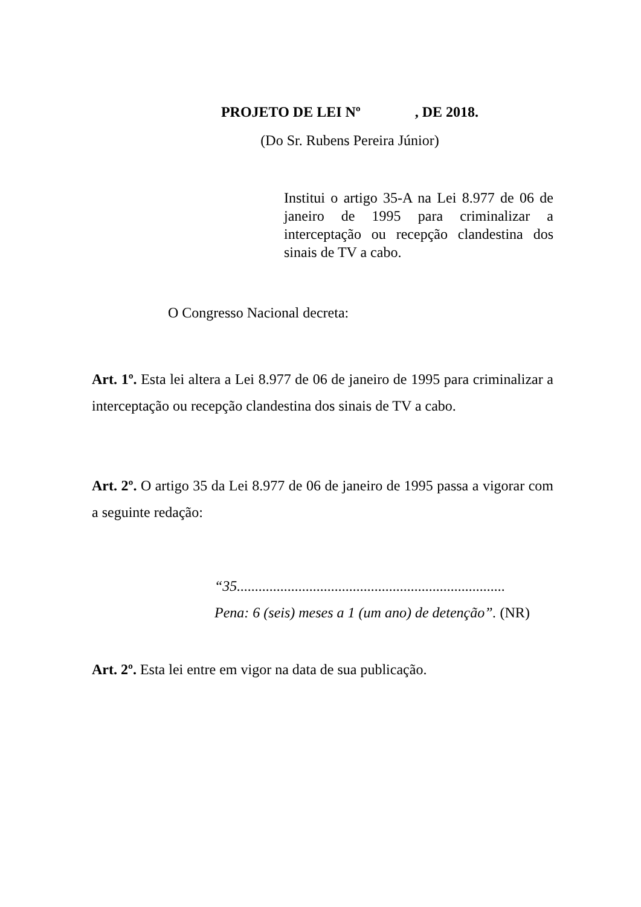PROJETO DE LEI Nº , DE 2018.
(Do Sr. Rubens Pereira Júnior)
Institui o artigo 35-A na Lei 8.977 de 06 de janeiro de 1995 para criminalizar a interceptação ou recepção clandestina dos sinais de TV a cabo.
O Congresso Nacional decreta:
Art. 1º. Esta lei altera a Lei 8.977 de 06 de janeiro de 1995 para criminalizar a interceptação ou recepção clandestina dos sinais de TV a cabo.
Art. 2º. O artigo 35 da Lei 8.977 de 06 de janeiro de 1995 passa a vigorar com a seguinte redação:
“35..........................................................................
Pena: 6 (seis) meses a 1 (um ano) de detenção”. (NR)
Art. 2º. Esta lei entre em vigor na data de sua publicação.